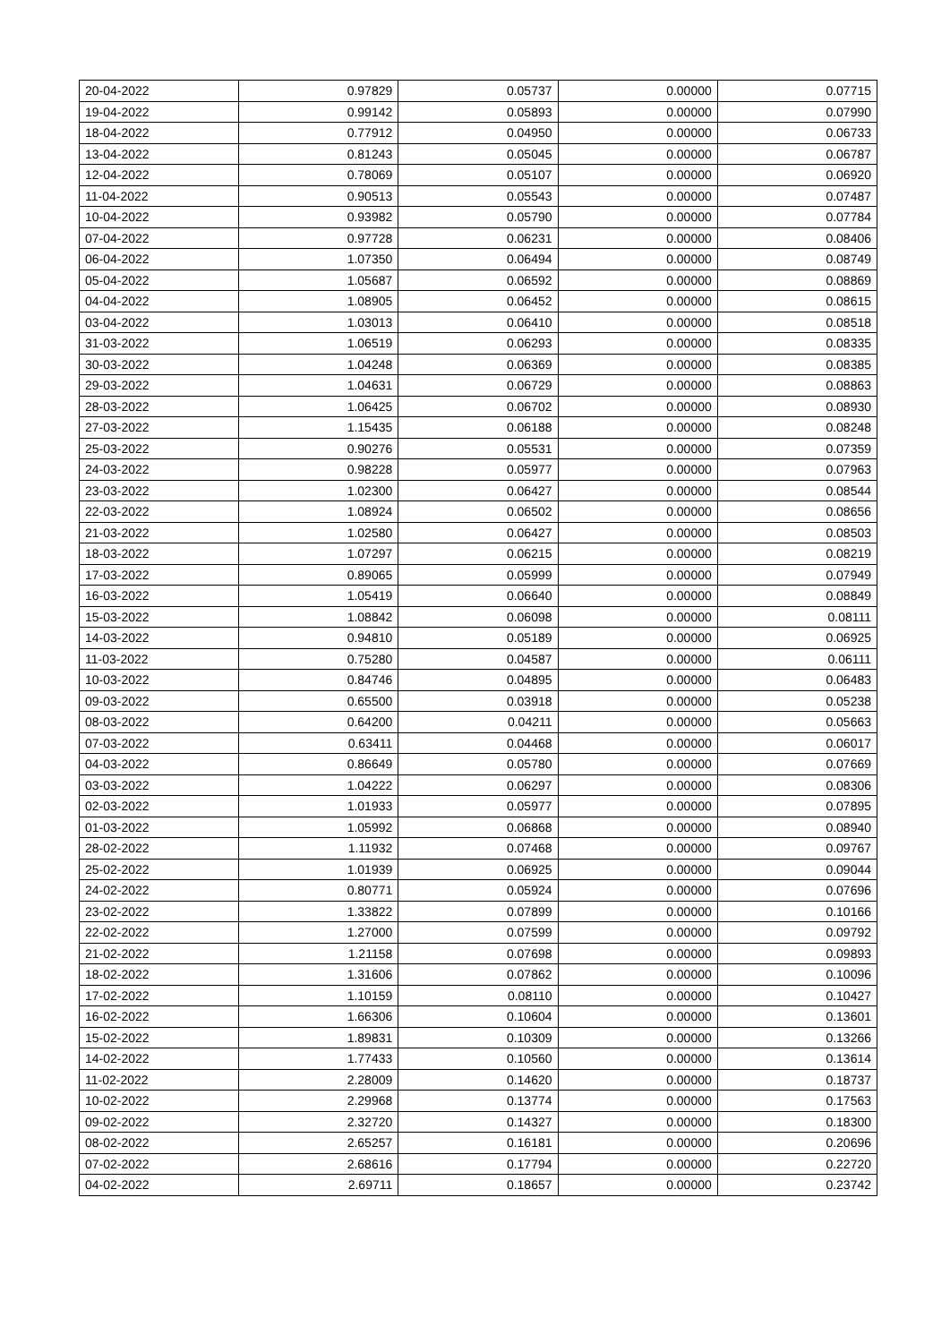| 20-04-2022 | 0.97829 | 0.05737 | 0.00000 | 0.07715 |
| 19-04-2022 | 0.99142 | 0.05893 | 0.00000 | 0.07990 |
| 18-04-2022 | 0.77912 | 0.04950 | 0.00000 | 0.06733 |
| 13-04-2022 | 0.81243 | 0.05045 | 0.00000 | 0.06787 |
| 12-04-2022 | 0.78069 | 0.05107 | 0.00000 | 0.06920 |
| 11-04-2022 | 0.90513 | 0.05543 | 0.00000 | 0.07487 |
| 10-04-2022 | 0.93982 | 0.05790 | 0.00000 | 0.07784 |
| 07-04-2022 | 0.97728 | 0.06231 | 0.00000 | 0.08406 |
| 06-04-2022 | 1.07350 | 0.06494 | 0.00000 | 0.08749 |
| 05-04-2022 | 1.05687 | 0.06592 | 0.00000 | 0.08869 |
| 04-04-2022 | 1.08905 | 0.06452 | 0.00000 | 0.08615 |
| 03-04-2022 | 1.03013 | 0.06410 | 0.00000 | 0.08518 |
| 31-03-2022 | 1.06519 | 0.06293 | 0.00000 | 0.08335 |
| 30-03-2022 | 1.04248 | 0.06369 | 0.00000 | 0.08385 |
| 29-03-2022 | 1.04631 | 0.06729 | 0.00000 | 0.08863 |
| 28-03-2022 | 1.06425 | 0.06702 | 0.00000 | 0.08930 |
| 27-03-2022 | 1.15435 | 0.06188 | 0.00000 | 0.08248 |
| 25-03-2022 | 0.90276 | 0.05531 | 0.00000 | 0.07359 |
| 24-03-2022 | 0.98228 | 0.05977 | 0.00000 | 0.07963 |
| 23-03-2022 | 1.02300 | 0.06427 | 0.00000 | 0.08544 |
| 22-03-2022 | 1.08924 | 0.06502 | 0.00000 | 0.08656 |
| 21-03-2022 | 1.02580 | 0.06427 | 0.00000 | 0.08503 |
| 18-03-2022 | 1.07297 | 0.06215 | 0.00000 | 0.08219 |
| 17-03-2022 | 0.89065 | 0.05999 | 0.00000 | 0.07949 |
| 16-03-2022 | 1.05419 | 0.06640 | 0.00000 | 0.08849 |
| 15-03-2022 | 1.08842 | 0.06098 | 0.00000 | 0.08111 |
| 14-03-2022 | 0.94810 | 0.05189 | 0.00000 | 0.06925 |
| 11-03-2022 | 0.75280 | 0.04587 | 0.00000 | 0.06111 |
| 10-03-2022 | 0.84746 | 0.04895 | 0.00000 | 0.06483 |
| 09-03-2022 | 0.65500 | 0.03918 | 0.00000 | 0.05238 |
| 08-03-2022 | 0.64200 | 0.04211 | 0.00000 | 0.05663 |
| 07-03-2022 | 0.63411 | 0.04468 | 0.00000 | 0.06017 |
| 04-03-2022 | 0.86649 | 0.05780 | 0.00000 | 0.07669 |
| 03-03-2022 | 1.04222 | 0.06297 | 0.00000 | 0.08306 |
| 02-03-2022 | 1.01933 | 0.05977 | 0.00000 | 0.07895 |
| 01-03-2022 | 1.05992 | 0.06868 | 0.00000 | 0.08940 |
| 28-02-2022 | 1.11932 | 0.07468 | 0.00000 | 0.09767 |
| 25-02-2022 | 1.01939 | 0.06925 | 0.00000 | 0.09044 |
| 24-02-2022 | 0.80771 | 0.05924 | 0.00000 | 0.07696 |
| 23-02-2022 | 1.33822 | 0.07899 | 0.00000 | 0.10166 |
| 22-02-2022 | 1.27000 | 0.07599 | 0.00000 | 0.09792 |
| 21-02-2022 | 1.21158 | 0.07698 | 0.00000 | 0.09893 |
| 18-02-2022 | 1.31606 | 0.07862 | 0.00000 | 0.10096 |
| 17-02-2022 | 1.10159 | 0.08110 | 0.00000 | 0.10427 |
| 16-02-2022 | 1.66306 | 0.10604 | 0.00000 | 0.13601 |
| 15-02-2022 | 1.89831 | 0.10309 | 0.00000 | 0.13266 |
| 14-02-2022 | 1.77433 | 0.10560 | 0.00000 | 0.13614 |
| 11-02-2022 | 2.28009 | 0.14620 | 0.00000 | 0.18737 |
| 10-02-2022 | 2.29968 | 0.13774 | 0.00000 | 0.17563 |
| 09-02-2022 | 2.32720 | 0.14327 | 0.00000 | 0.18300 |
| 08-02-2022 | 2.65257 | 0.16181 | 0.00000 | 0.20696 |
| 07-02-2022 | 2.68616 | 0.17794 | 0.00000 | 0.22720 |
| 04-02-2022 | 2.69711 | 0.18657 | 0.00000 | 0.23742 |